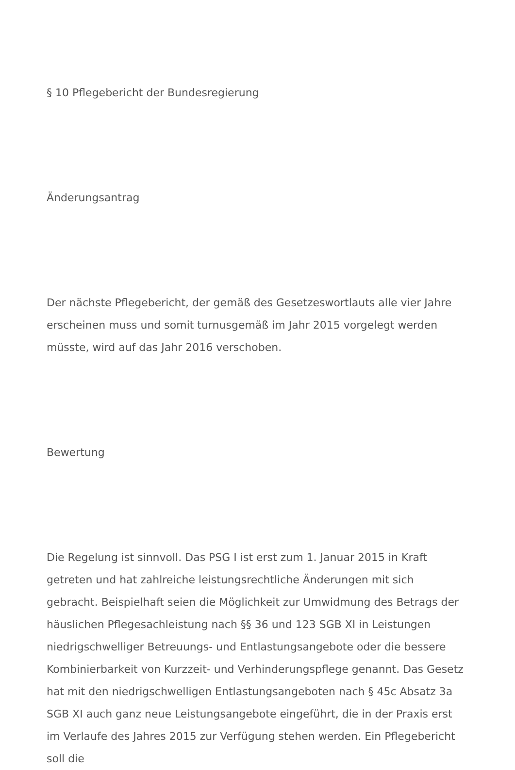§ 10 Pflegebericht der Bundesregierung
Änderungsantrag
Der nächste Pflegebericht, der gemäß des Gesetzeswortlauts alle vier Jahre erscheinen muss und somit turnusgemäß im Jahr 2015 vorgelegt werden müsste, wird auf das Jahr 2016 verschoben.
Bewertung
Die Regelung ist sinnvoll. Das PSG I ist erst zum 1. Januar 2015 in Kraft getreten und hat zahlreiche leistungsrechtliche Änderungen mit sich gebracht. Beispielhaft seien die Möglichkeit zur Umwidmung des Betrags der häuslichen Pflegesachleistung nach §§ 36 und 123 SGB XI in Leistungen niedrigschwelliger Betreuungs- und Entlastungsangebote oder die bessere Kombinierbarkeit von Kurzzeit- und Verhinderungspflege genannt. Das Gesetz hat mit den niedrigschwelligen Entlastungsangeboten nach § 45c Absatz 3a SGB XI auch ganz neue Leistungsangebote eingeführt, die in der Praxis erst im Verlaufe des Jahres 2015 zur Verfügung stehen werden. Ein Pflegebericht soll die